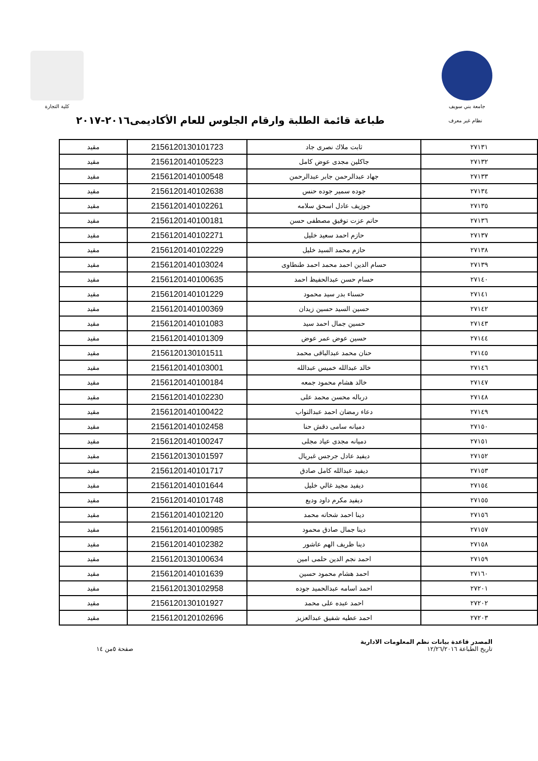جامعة بني سويف كلية التجارة
نظام غير معرف
طباعة قائمة الطلبة وارقام الجلوس للعام الأكاديمى٢٠١٦-٢٠١٧
| ٢٧١٣١ | ثابت ملاك نصرى جاد | 2156120130101723 | مقيد |
| ٢٧١٣٢ | جاكلين مجدى عوض كامل | 2156120140105223 | مقيد |
| ٢٧١٣٣ | جهاد عبدالرحمن جابر عبدالرحمن | 2156120140100548 | مقيد |
| ٢٧١٣٤ | جوده سمير جوده حنس | 2156120140102638 | مقيد |
| ٢٧١٣٥ | جوزيف عادل اسحق سلامه | 2156120140102261 | مقيد |
| ٢٧١٣٦ | حاتم عزت توفيق مصطفى حسن | 2156120140100181 | مقيد |
| ٢٧١٣٧ | حازم احمد سعيد خليل | 2156120140102271 | مقيد |
| ٢٧١٣٨ | حازم محمد السيد خليل | 2156120140102229 | مقيد |
| ٢٧١٣٩ | حسام الدين احمد محمد احمد طنطاوى | 2156120140103024 | مقيد |
| ٢٧١٤٠ | حسام حسن عبدالحفيظ احمد | 2156120140100635 | مقيد |
| ٢٧١٤١ | حسناء بدر سيد محمود | 2156120140101229 | مقيد |
| ٢٧١٤٢ | حسين السيد حسين زيدان | 2156120140100369 | مقيد |
| ٢٧١٤٣ | حسين جمال احمد سيد | 2156120140101083 | مقيد |
| ٢٧١٤٤ | حسين عوض عمر عوض | 2156120140101309 | مقيد |
| ٢٧١٤٥ | حنان محمد عبدالباقى محمد | 2156120130101511 | مقيد |
| ٢٧١٤٦ | خالد عبدالله خميس عبدالله | 2156120140103001 | مقيد |
| ٢٧١٤٧ | خالد هشام محمود جمعه | 2156120140100184 | مقيد |
| ٢٧١٤٨ | درباله محسن محمد على | 2156120140102230 | مقيد |
| ٢٧١٤٩ | دعاء رمضان احمد عبدالتواب | 2156120140100422 | مقيد |
| ٢٧١٥٠ | دميانه سامى دقش حنا | 2156120140102458 | مقيد |
| ٢٧١٥١ | دميانه مجدى عياد مجلى | 2156120140100247 | مقيد |
| ٢٧١٥٢ | ديفيد عادل جرجس غبريال | 2156120130101597 | مقيد |
| ٢٧١٥٣ | ديفيد عبدالله كامل صادق | 2156120140101717 | مقيد |
| ٢٧١٥٤ | ديفيد مجيد غالي خليل | 2156120140101644 | مقيد |
| ٢٧١٥٥ | ديفيد مكرم داود وديع | 2156120140101748 | مقيد |
| ٢٧١٥٦ | دينا احمد شحاته محمد | 2156120140102120 | مقيد |
| ٢٧١٥٧ | دينا جمال صادق محمود | 2156120140100985 | مقيد |
| ٢٧١٥٨ | دينا ظريف الهم عاشور | 2156120140102382 | مقيد |
| ٢٧١٥٩ | احمد نجم الدين حلمى امين | 2156120130100634 | مقيد |
| ٢٧١٦٠ | احمد هشام محمود حسين | 2156120140101639 | مقيد |
| ٢٧٢٠١ | احمد اسامه عبدالحميد جوده | 2156120130102958 | مقيد |
| ٢٧٢٠٢ | احمد عبده على محمد | 2156120130101927 | مقيد |
| ٢٧٢٠٣ | احمد عطيه شفيق عبدالعزيز | 2156120120102696 | مقيد |
المصدر قاعدة بيانات نظم المعلومات الادارية
تاريخ الطباعة ١٢/٢٦/٢٠١٦
صفحة ٥من ١٤